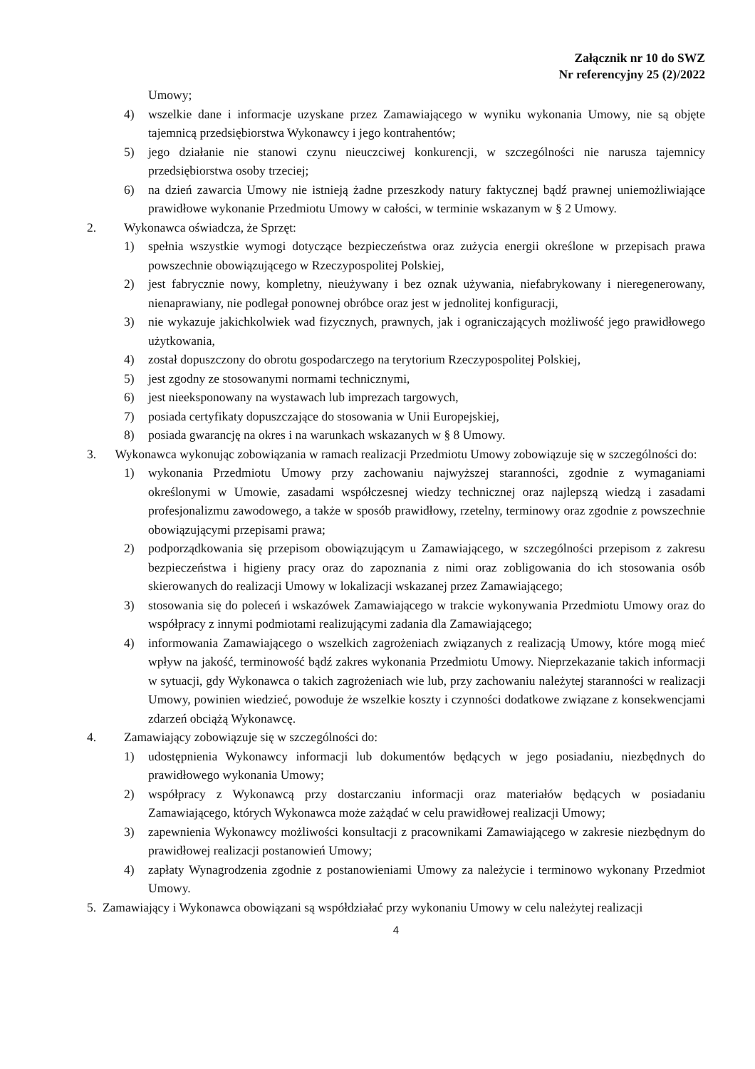Załącznik nr 10 do SWZ
Nr referencyjny 25 (2)/2022
Umowy;
4) wszelkie dane i informacje uzyskane przez Zamawiającego w wyniku wykonania Umowy, nie są objęte tajemnicą przedsiębiorstwa Wykonawcy i jego kontrahentów;
5) jego działanie nie stanowi czynu nieuczciwej konkurencji, w szczególności nie narusza tajemnicy przedsiębiorstwa osoby trzeciej;
6) na dzień zawarcia Umowy nie istnieją żadne przeszkody natury faktycznej bądź prawnej uniemożliwiające prawidłowe wykonanie Przedmiotu Umowy w całości, w terminie wskazanym w § 2 Umowy.
2. Wykonawca oświadcza, że Sprzęt:
1) spełnia wszystkie wymogi dotyczące bezpieczeństwa oraz zużycia energii określone w przepisach prawa powszechnie obowiązującego w Rzeczypospolitej Polskiej,
2) jest fabrycznie nowy, kompletny, nieużywany i bez oznak używania, niefabrykowany i nieregenerowany, nienaprawiany, nie podlegał ponownej obróbce oraz jest w jednolitej konfiguracji,
3) nie wykazuje jakichkolwiek wad fizycznych, prawnych, jak i ograniczających możliwość jego prawidłowego użytkowania,
4) został dopuszczony do obrotu gospodarczego na terytorium Rzeczypospolitej Polskiej,
5) jest zgodny ze stosowanymi normami technicznymi,
6) jest nieeksponowany na wystawach lub imprezach targowych,
7) posiada certyfikaty dopuszczające do stosowania w Unii Europejskiej,
8) posiada gwarancję na okres i na warunkach wskazanych w § 8 Umowy.
3. Wykonawca wykonując zobowiązania w ramach realizacji Przedmiotu Umowy zobowiązuje się w szczególności do:
1) wykonania Przedmiotu Umowy przy zachowaniu najwyższej staranności, zgodnie z wymaganiami określonymi w Umowie, zasadami współczesnej wiedzy technicznej oraz najlepszą wiedzą i zasadami profesjonalizmu zawodowego, a także w sposób prawidłowy, rzetelny, terminowy oraz zgodnie z powszechnie obowiązującymi przepisami prawa;
2) podporządkowania się przepisom obowiązującym u Zamawiającego, w szczególności przepisom z zakresu bezpieczeństwa i higieny pracy oraz do zapoznania z nimi oraz zobligowania do ich stosowania osób skierowanych do realizacji Umowy w lokalizacji wskazanej przez Zamawiającego;
3) stosowania się do poleceń i wskazówek Zamawiającego w trakcie wykonywania Przedmiotu Umowy oraz do współpracy z innymi podmiotami realizującymi zadania dla Zamawiającego;
4) informowania Zamawiającego o wszelkich zagrożeniach związanych z realizacją Umowy, które mogą mieć wpływ na jakość, terminowość bądź zakres wykonania Przedmiotu Umowy. Nieprzekazanie takich informacji w sytuacji, gdy Wykonawca o takich zagrożeniach wie lub, przy zachowaniu należytej staranności w realizacji Umowy, powinien wiedzieć, powoduje że wszelkie koszty i czynności dodatkowe związane z konsekwencjami zdarzeń obciążą Wykonawcę.
4. Zamawiający zobowiązuje się w szczególności do:
1) udostępnienia Wykonawcy informacji lub dokumentów będących w jego posiadaniu, niezbędnych do prawidłowego wykonania Umowy;
2) współpracy z Wykonawcą przy dostarczaniu informacji oraz materiałów będących w posiadaniu Zamawiającego, których Wykonawca może zażądać w celu prawidłowej realizacji Umowy;
3) zapewnienia Wykonawcy możliwości konsultacji z pracownikami Zamawiającego w zakresie niezbędnym do prawidłowej realizacji postanowień Umowy;
4) zapłaty Wynagrodzenia zgodnie z postanowieniami Umowy za należycie i terminowo wykonany Przedmiot Umowy.
5. Zamawiający i Wykonawca obowiązani są współdziałać przy wykonaniu Umowy w celu należytej realizacji
4